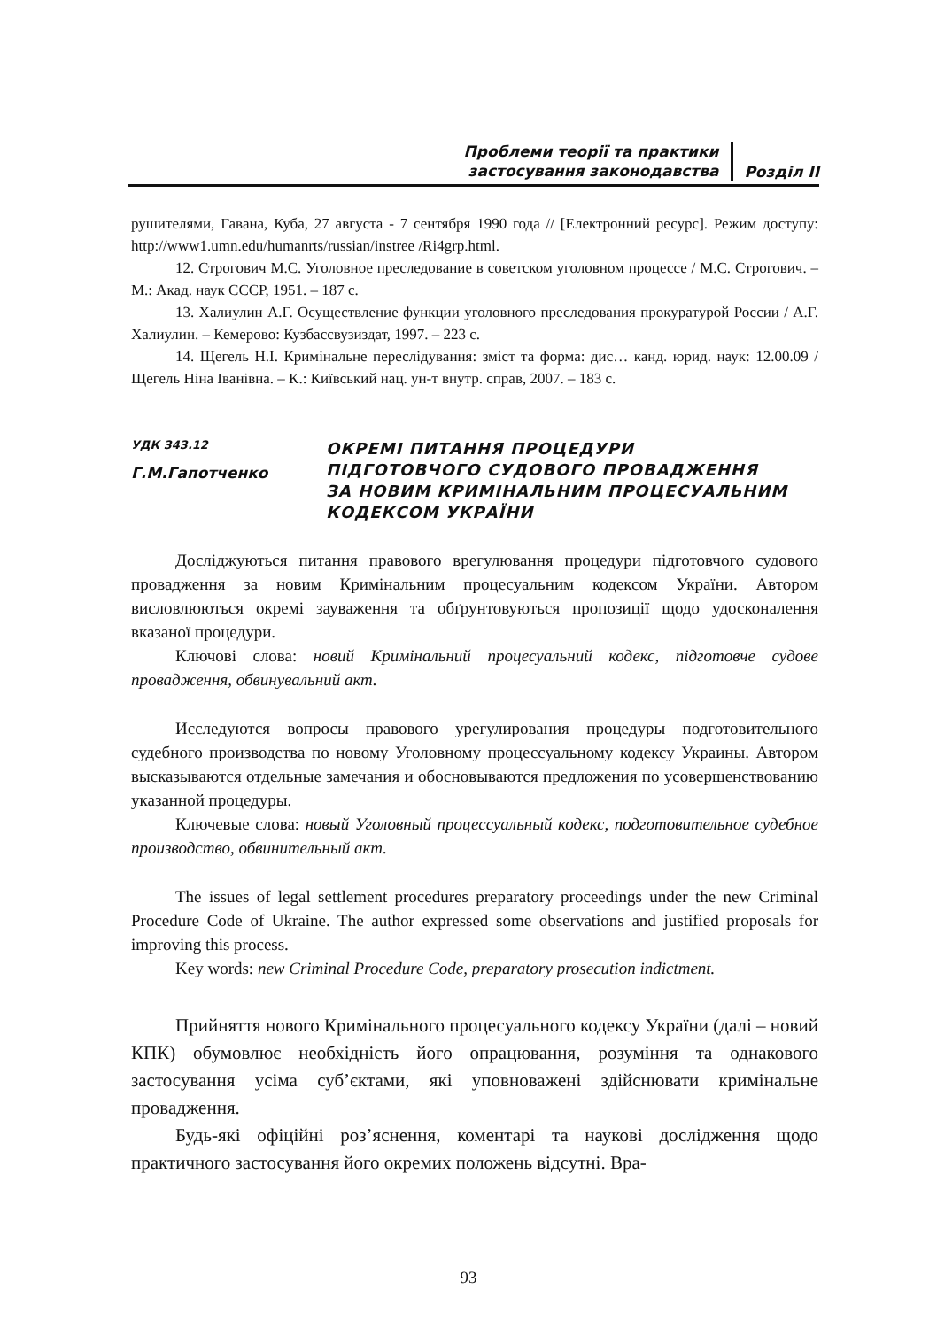Проблеми теорії та практики
застосування законодавства
Розділ ІІ
рушителями, Гавана, Куба, 27 августа - 7 сентября 1990 года // [Електронний ресурс]. Режим доступу: http://www1.umn.edu/humanrts/russian/instree /Ri4grp.html.
12. Строгович М.С. Уголовное преследование в советском уголовном процессе / М.С. Строгович. – М.: Акад. наук СССР, 1951. – 187 с.
13. Халиулин А.Г. Осуществление функции уголовного преследования прокуратурой России / А.Г. Халиулин. – Кемерово: Кузбассвузиздат, 1997. – 223 с.
14. Щегель Н.І. Кримінальне переслідування: зміст та форма: дис… канд. юрид. наук: 12.00.09 / Щегель Ніна Іванівна. – К.: Київський нац. ун-т внутр. справ, 2007. – 183 с.
УДК 343.12
Г.М.Гапотченко
ОКРЕМІ ПИТАННЯ ПРОЦЕДУРИ
ПІДГОТОВЧОГО СУДОВОГО ПРОВАДЖЕННЯ
ЗА НОВИМ КРИМІНАЛЬНИМ ПРОЦЕСУАЛЬНИМ
КОДЕКСОМ УКРАЇНИ
Досліджуються питання правового врегулювання процедури підготовчого судового провадження за новим Кримінальним процесуальним кодексом України. Автором висловлюються окремі зауваження та обґрунтовуються пропозиції щодо удосконалення вказаної процедури.
Ключові слова: новий Кримінальний процесуальний кодекс, підготовче судове провадження, обвинувальний акт.
Исследуются вопросы правового урегулирования процедуры подготовительного судебного производства по новому Уголовному процессуальному кодексу Украины. Автором высказываются отдельные замечания и обосновываются предложения по усовершенствованию указанной процедуры.
Ключевые слова: новый Уголовный процессуальный кодекс, подготовительное судебное производство, обвинительный акт.
The issues of legal settlement procedures preparatory proceedings under the new Criminal Procedure Code of Ukraine. The author expressed some observations and justified proposals for improving this process.
Key words: new Criminal Procedure Code, preparatory prosecution indictment.
Прийняття нового Кримінального процесуального кодексу України (далі – новий КПК) обумовлює необхідність його опрацювання, розуміння та однакового застосування усіма суб’єктами, які уповноважені здійснювати кримінальне провадження.
Будь-які офіційні роз’яснення, коментарі та наукові дослідження щодо практичного застосування його окремих положень відсутні. Вра-
93